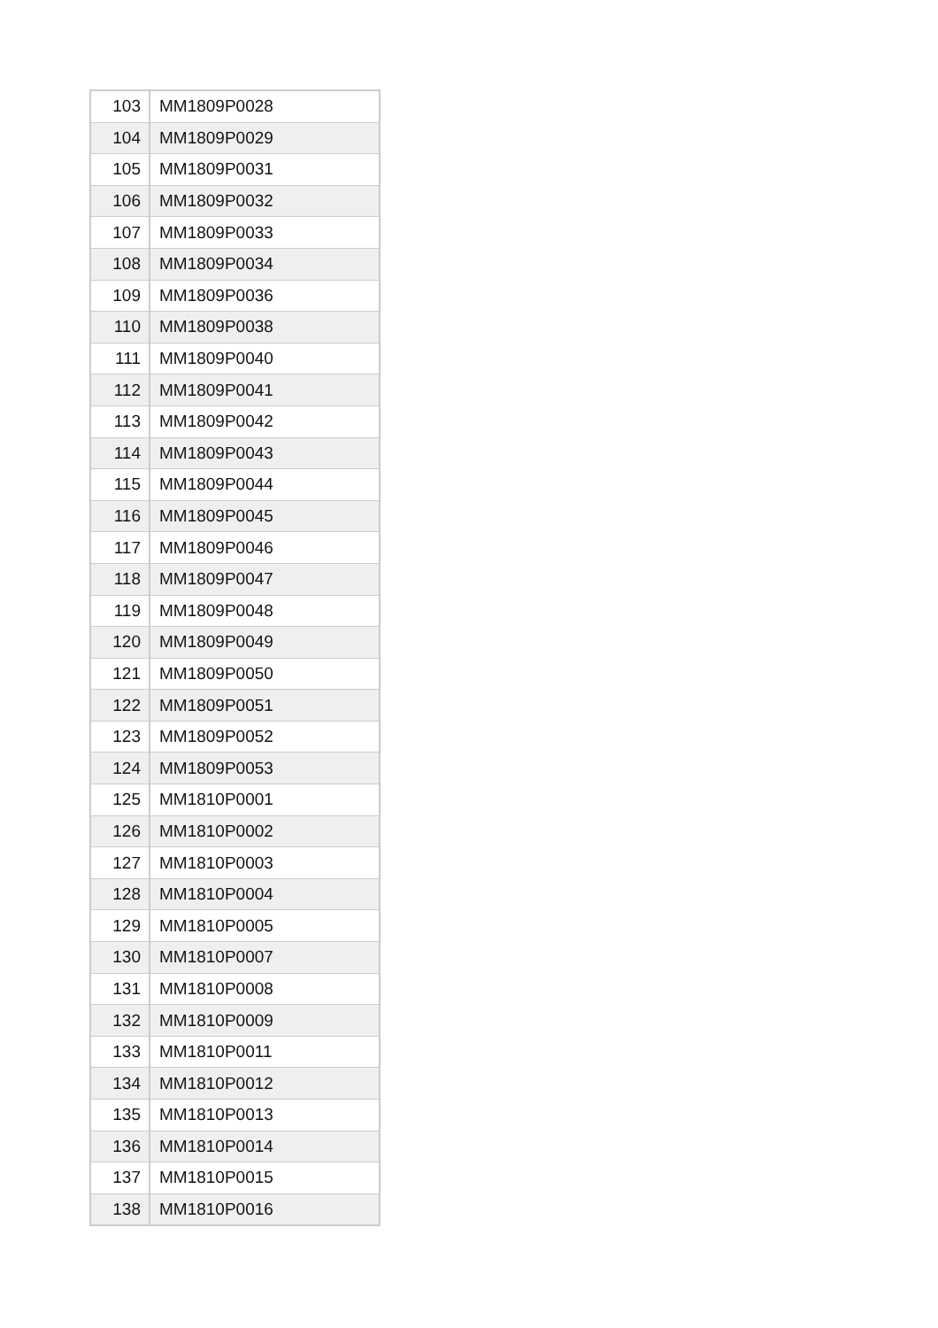| 103 | MM1809P0028 |
| 104 | MM1809P0029 |
| 105 | MM1809P0031 |
| 106 | MM1809P0032 |
| 107 | MM1809P0033 |
| 108 | MM1809P0034 |
| 109 | MM1809P0036 |
| 110 | MM1809P0038 |
| 111 | MM1809P0040 |
| 112 | MM1809P0041 |
| 113 | MM1809P0042 |
| 114 | MM1809P0043 |
| 115 | MM1809P0044 |
| 116 | MM1809P0045 |
| 117 | MM1809P0046 |
| 118 | MM1809P0047 |
| 119 | MM1809P0048 |
| 120 | MM1809P0049 |
| 121 | MM1809P0050 |
| 122 | MM1809P0051 |
| 123 | MM1809P0052 |
| 124 | MM1809P0053 |
| 125 | MM1810P0001 |
| 126 | MM1810P0002 |
| 127 | MM1810P0003 |
| 128 | MM1810P0004 |
| 129 | MM1810P0005 |
| 130 | MM1810P0007 |
| 131 | MM1810P0008 |
| 132 | MM1810P0009 |
| 133 | MM1810P0011 |
| 134 | MM1810P0012 |
| 135 | MM1810P0013 |
| 136 | MM1810P0014 |
| 137 | MM1810P0015 |
| 138 | MM1810P0016 |